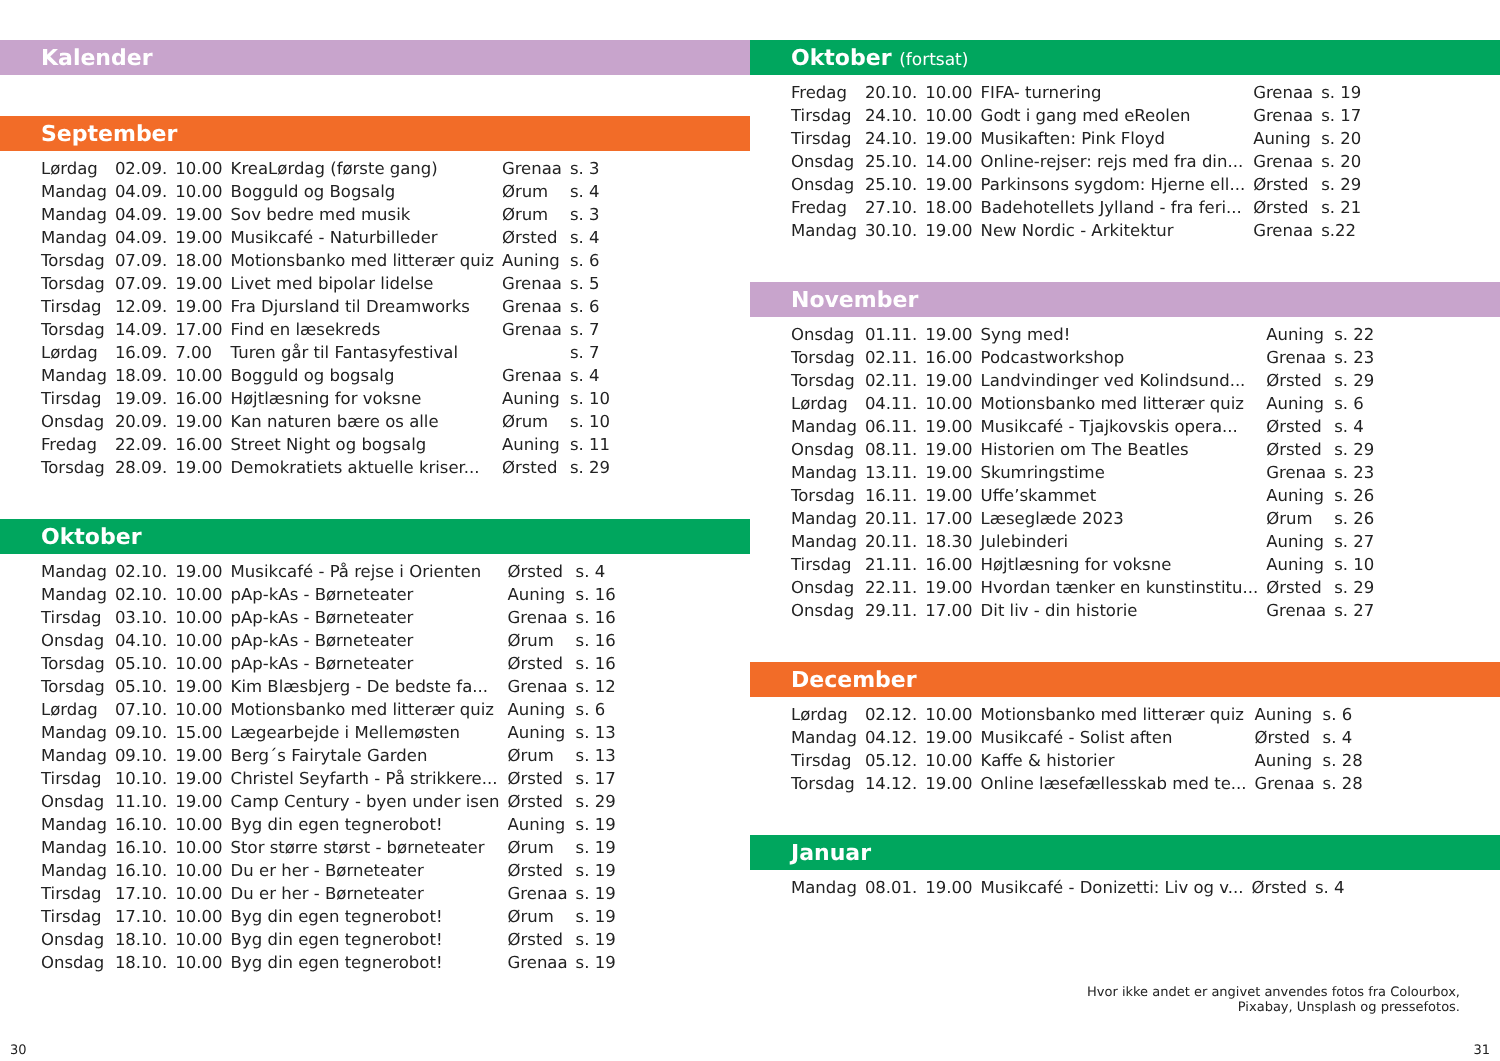Kalender
September
| Lørdag | 02.09. | 10.00 | KreaLørdag (første gang) | Grenaa | s. 3 |
| Mandag | 04.09. | 10.00 | Bogguld og Bogsalg | Ørum | s. 4 |
| Mandag | 04.09. | 19.00 | Sov bedre med musik | Ørum | s. 3 |
| Mandag | 04.09. | 19.00 | Musikcafé - Naturbilleder | Ørsted | s. 4 |
| Torsdag | 07.09. | 18.00 | Motionsbanko med litterær quiz | Auning | s. 6 |
| Torsdag | 07.09. | 19.00 | Livet med bipolar lidelse | Grenaa | s. 5 |
| Tirsdag | 12.09. | 19.00 | Fra Djursland til Dreamworks | Grenaa | s. 6 |
| Torsdag | 14.09. | 17.00 | Find en læsekreds | Grenaa | s. 7 |
| Lørdag | 16.09. | 7.00 | Turen går til Fantasyfestival | | s. 7 |
| Mandag | 18.09. | 10.00 | Bogguld og bogsalg | Grenaa | s. 4 |
| Tirsdag | 19.09. | 16.00 | Højtlæsning for voksne | Auning | s. 10 |
| Onsdag | 20.09. | 19.00 | Kan naturen bære os alle | Ørum | s. 10 |
| Fredag | 22.09. | 16.00 | Street Night og bogsalg | Auning | s. 11 |
| Torsdag | 28.09. | 19.00 | Demokratiets aktuelle kriser... | Ørsted | s. 29 |
Oktober
| Mandag | 02.10. | 19.00 | Musikcafé - På rejse i Orienten | Ørsted | s. 4 |
| Mandag | 02.10. | 10.00 | pAp-kAs - Børneteater | Auning | s. 16 |
| Tirsdag | 03.10. | 10.00 | pAp-kAs - Børneteater | Grenaa | s. 16 |
| Onsdag | 04.10. | 10.00 | pAp-kAs - Børneteater | Ørum | s. 16 |
| Torsdag | 05.10. | 10.00 | pAp-kAs - Børneteater | Ørsted | s. 16 |
| Torsdag | 05.10. | 19.00 | Kim Blæsbjerg - De bedste fa... | Grenaa | s. 12 |
| Lørdag | 07.10. | 10.00 | Motionsbanko med litterær quiz | Auning | s. 6 |
| Mandag | 09.10. | 15.00 | Lægearbejde i Mellemøsten | Auning | s. 13 |
| Mandag | 09.10. | 19.00 | Berg´s Fairytale Garden | Ørum | s. 13 |
| Tirsdag | 10.10. | 19.00 | Christel Seyfarth - På strikkere... | Ørsted | s. 17 |
| Onsdag | 11.10. | 19.00 | Camp Century - byen under isen | Ørsted | s. 29 |
| Mandag | 16.10. | 10.00 | Byg din egen tegnerobot! | Auning | s. 19 |
| Mandag | 16.10. | 10.00 | Stor større størst - børneteater | Ørum | s. 19 |
| Mandag | 16.10. | 10.00 | Du er her - Børneteater | Ørsted | s. 19 |
| Tirsdag | 17.10. | 10.00 | Du er her - Børneteater | Grenaa | s. 19 |
| Tirsdag | 17.10. | 10.00 | Byg din egen tegnerobot! | Ørum | s. 19 |
| Onsdag | 18.10. | 10.00 | Byg din egen tegnerobot! | Ørsted | s. 19 |
| Onsdag | 18.10. | 10.00 | Byg din egen tegnerobot! | Grenaa | s. 19 |
30
Oktober (fortsat)
| Fredag | 20.10. | 10.00 | FIFA- turnering | Grenaa | s. 19 |
| Tirsdag | 24.10. | 10.00 | Godt i gang med eReolen | Grenaa | s. 17 |
| Tirsdag | 24.10. | 19.00 | Musikaften: Pink Floyd | Auning | s. 20 |
| Onsdag | 25.10. | 14.00 | Online-rejser: rejs med fra din... | Grenaa | s. 20 |
| Onsdag | 25.10. | 19.00 | Parkinsons sygdom: Hjerne ell... | Ørsted | s. 29 |
| Fredag | 27.10. | 18.00 | Badehotellets Jylland - fra feri... | Ørsted | s. 21 |
| Mandag | 30.10. | 19.00 | New Nordic - Arkitektur | Grenaa | s.22 |
November
| Onsdag | 01.11. | 19.00 | Syng med! | Auning | s. 22 |
| Torsdag | 02.11. | 16.00 | Podcastworkshop | Grenaa | s. 23 |
| Torsdag | 02.11. | 19.00 | Landvindinger ved Kolindsund... | Ørsted | s. 29 |
| Lørdag | 04.11. | 10.00 | Motionsbanko med litterær quiz | Auning | s. 6 |
| Mandag | 06.11. | 19.00 | Musikcafé - Tjajkovskis opera... | Ørsted | s. 4 |
| Onsdag | 08.11. | 19.00 | Historien om The Beatles | Ørsted | s. 29 |
| Mandag | 13.11. | 19.00 | Skumringstime | Grenaa | s. 23 |
| Torsdag | 16.11. | 19.00 | Uffe’skammet | Auning | s. 26 |
| Mandag | 20.11. | 17.00 | Læseglæde 2023 | Ørum | s. 26 |
| Mandag | 20.11. | 18.30 | Julebinderi | Auning | s. 27 |
| Tirsdag | 21.11. | 16.00 | Højtlæsning for voksne | Auning | s. 10 |
| Onsdag | 22.11. | 19.00 | Hvordan tænker en kunstinstitu... | Ørsted | s. 29 |
| Onsdag | 29.11. | 17.00 | Dit liv - din historie | Grenaa | s. 27 |
December
| Lørdag | 02.12. | 10.00 | Motionsbanko med litterær quiz | Auning | s. 6 |
| Mandag | 04.12. | 19.00 | Musikcafé - Solist aften | Ørsted | s. 4 |
| Tirsdag | 05.12. | 10.00 | Kaffe & historier | Auning | s. 28 |
| Torsdag | 14.12. | 19.00 | Online læsefællesskab med te... | Grenaa | s. 28 |
Januar
| Mandag | 08.01. | 19.00 | Musikcafé - Donizetti: Liv og v... | Ørsted | s. 4 |
Hvor ikke andet er angivet anvendes fotos fra Colourbox,
Pixabay, Unsplash og pressefotos.
31